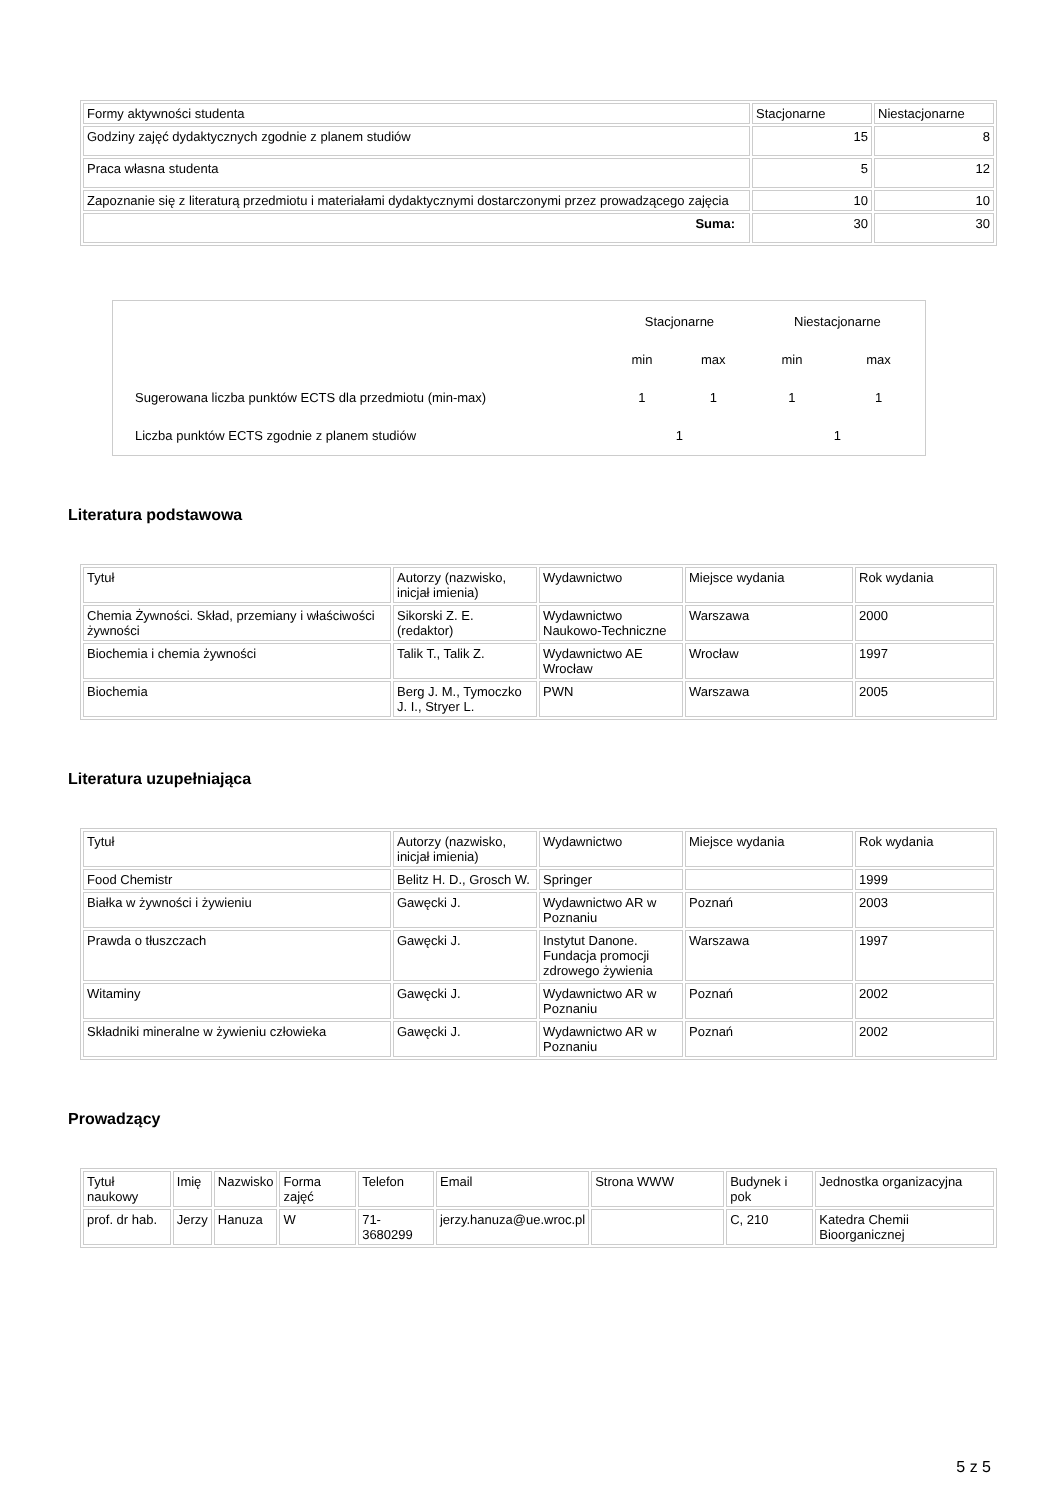| Formy aktywności studenta | Stacjonarne | Niestacjonarne |
| Godziny zajęć dydaktycznych zgodnie z planem studiów | 15 | 8 |
| Praca własna studenta | 5 | 12 |
| Zapoznanie się z literaturą przedmiotu i materiałami dydaktycznymi dostarczonymi przez prowadzącego zajęcia | 10 | 10 |
| Suma: | 30 | 30 |
| | Stacjonarne | | Niestacjonarne | |
| | min | max | min | max |
| Sugerowana liczba punktów ECTS dla przedmiotu (min-max) | 1 | 1 | 1 | 1 |
| Liczba punktów ECTS zgodnie z planem studiów | 1 | | 1 | |
Literatura podstawowa
| Tytuł | Autorzy (nazwisko, inicjał imienia) | Wydawnictwo | Miejsce wydania | Rok wydania |
| Chemia Żywności. Skład, przemiany i właściwości żywności | Sikorski Z. E. (redaktor) | Wydawnictwo Naukowo-Techniczne | Warszawa | 2000 |
| Biochemia i chemia żywności | Talik T., Talik Z. | Wydawnictwo AE Wrocław | Wrocław | 1997 |
| Biochemia | Berg J. M., Tymoczko J. I., Stryer L. | PWN | Warszawa | 2005 |
Literatura uzupełniająca
| Tytuł | Autorzy (nazwisko, inicjał imienia) | Wydawnictwo | Miejsce wydania | Rok wydania |
| Food Chemistr | Belitz H. D., Grosch W. | Springer | | 1999 |
| Białka w żywności i żywieniu | Gawęcki J. | Wydawnictwo AR w Poznaniu | Poznań | 2003 |
| Prawda o tłuszczach | Gawęcki J. | Instytut Danone. Fundacja promocji zdrowego żywienia | Warszawa | 1997 |
| Witaminy | Gawęcki J. | Wydawnictwo AR w Poznaniu | Poznań | 2002 |
| Składniki mineralne w żywieniu człowieka | Gawęcki J. | Wydawnictwo AR w Poznaniu | Poznań | 2002 |
Prowadzący
| Tytuł naukowy | Imię | Nazwisko | Forma zajęć | Telefon | Email | Strona WWW | Budynek i pok | Jednostka organizacyjna |
| prof. dr hab. | Jerzy | Hanuza | W | 71-3680299 | jerzy.hanuza@ue.wroc.pl | | C, 210 | Katedra Chemii Bioorganicznej |
5 z 5